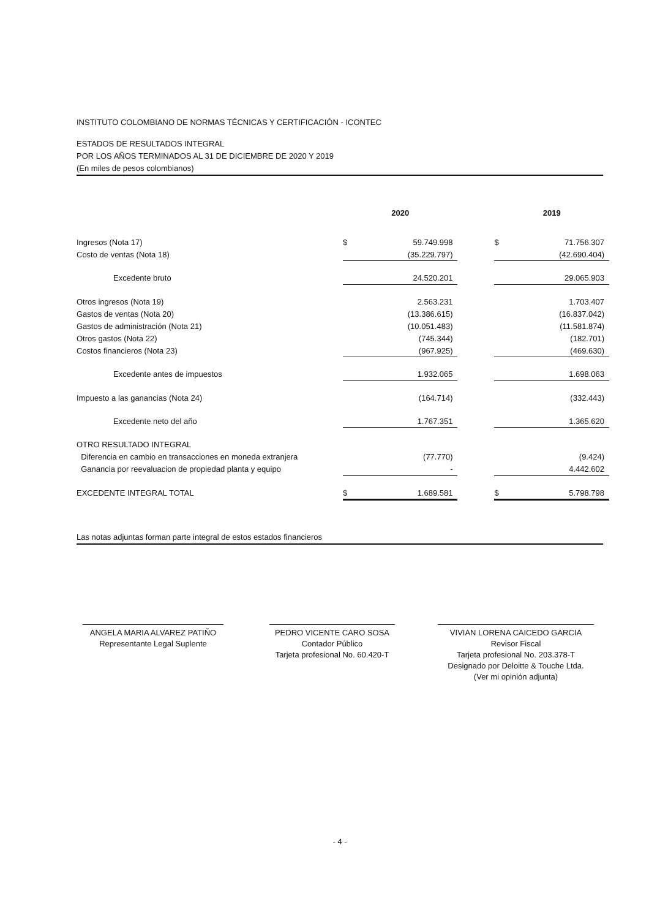INSTITUTO COLOMBIANO DE NORMAS TÉCNICAS Y CERTIFICACIÓN - ICONTEC
ESTADOS DE RESULTADOS INTEGRAL
POR LOS AÑOS TERMINADOS AL 31 DE DICIEMBRE DE 2020 Y 2019
(En miles de pesos colombianos)
| | 2020 | | | 2019 | |
| Ingresos (Nota 17) | $ | 59.749.998 | | $ | 71.756.307 |
| Costo de ventas (Nota 18) | | (35.229.797) | | | (42.690.404) |
| Excedente bruto | | 24.520.201 | | | 29.065.903 |
| Otros ingresos (Nota 19) | | 2.563.231 | | | 1.703.407 |
| Gastos de ventas (Nota 20) | | (13.386.615) | | | (16.837.042) |
| Gastos de administración (Nota 21) | | (10.051.483) | | | (11.581.874) |
| Otros gastos (Nota 22) | | (745.344) | | | (182.701) |
| Costos financieros (Nota 23) | | (967.925) | | | (469.630) |
| Excedente antes de impuestos | | 1.932.065 | | | 1.698.063 |
| Impuesto a las ganancias (Nota 24) | | (164.714) | | | (332.443) |
| Excedente neto del año | | 1.767.351 | | | 1.365.620 |
| OTRO RESULTADO INTEGRAL | | | | | |
| Diferencia en cambio en transacciones en moneda extranjera | | (77.770) | | | (9.424) |
| Ganancia por reevaluacion de propiedad planta y equipo | | - | | | 4.442.602 |
| EXCEDENTE INTEGRAL TOTAL | $ | 1.689.581 | | $ | 5.798.798 |
Las notas adjuntas forman parte integral de estos estados financieros
ANGELA MARIA ALVAREZ PATIÑO
Representante Legal Suplente
PEDRO VICENTE CARO SOSA
Contador Público
Tarjeta profesional No. 60.420-T
VIVIAN LORENA CAICEDO GARCIA
Revisor Fiscal
Tarjeta profesional No. 203.378-T
Designado por Deloitte & Touche Ltda.
(Ver mi opinión adjunta)
- 4 -